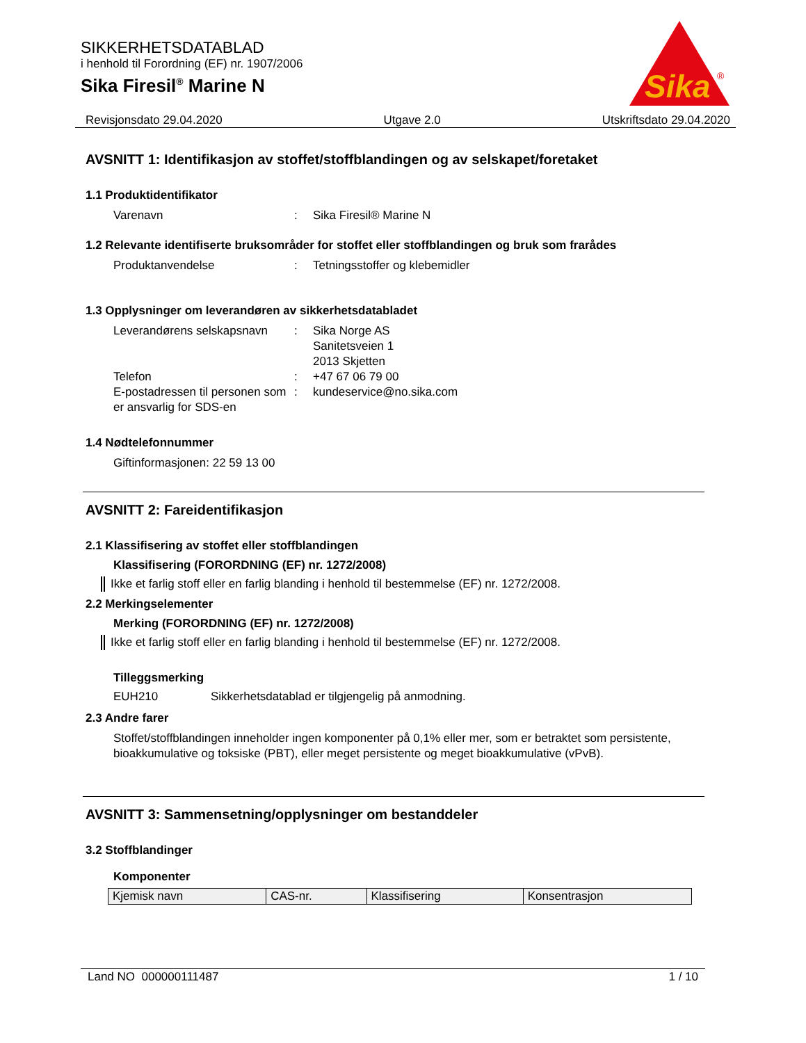SIKKERHETSDATABLAD
i henhold til Forordning (EF) nr. 1907/2006
Sika Firesil<sup>®</sup> Marine N
Sika
®
Revisjonsdato 29.04.2020 Utgave 2.0 Utskriftsdato 29.04.2020
AVSNITT 1: Identifikasjon av stoffet/stoffblandingen og av selskapet/foretaket
1.1 Produktidentifikator
Varenavn : Sika Firesil® Marine N
1.2 Relevante identifiserte bruksområder for stoffet eller stoffblandingen og bruk som frarådes
Produktanvendelse : Tetningsstoffer og klebemidler
1.3 Opplysninger om leverandøren av sikkerhetsdatabladet
Leverandørens selskapsnavn
: Sika Norge AS
Sanitetsveien 1
2013 Skjetten
Telefon : +47 67 06 79 00
E-postadressen til personen som er ansvarlig for SDS-en
: kundeservice@no.sika.com
1.4 Nødtelefonnummer
Giftinformasjonen: 22 59 13 00
AVSNITT 2: Fareidentifikasjon
2.1 Klassifisering av stoffet eller stoffblandingen
Klassifisering (FORORDNING (EF) nr. 1272/2008)
Ikke et farlig stoff eller en farlig blanding i henhold til bestemmelse (EF) nr. 1272/2008.
2.2 Merkingselementer
Merking (FORORDNING (EF) nr. 1272/2008)
Ikke et farlig stoff eller en farlig blanding i henhold til bestemmelse (EF) nr. 1272/2008.
Tilleggsmerking
EUH210 Sikkerhetsdatablad er tilgjengelig på anmodning.
2.3 Andre farer
Stoffet/stoffblandingen inneholder ingen komponenter på 0,1% eller mer, som er betraktet som persistente, bioakkumulative og toksiske (PBT), eller meget persistente og meget bioakkumulative (vPvB).
AVSNITT 3: Sammensetning/opplysninger om bestanddeler
3.2 Stoffblandinger
Komponenter
| Kjemisk navn | CAS-nr. | Klassifisering | Konsentrasjon |
Land NO 000000111487 1 / 10